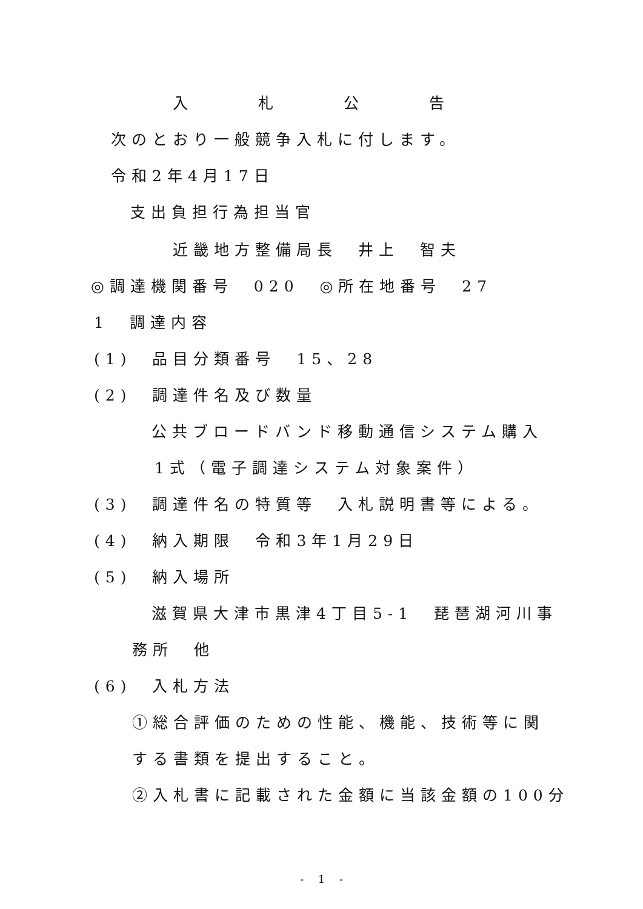入 札 公 告
次のとおり一般競争入札に付します。
令和2年4月17日
支出負担行為担当官
近畿地方整備局長　井上　智夫
◎調達機関番号　020　◎所在地番号　27
1　調達内容
(1)　品目分類番号　15、28
(2)　調達件名及び数量
公共ブロードバンド移動通信システム購入
1式（電子調達システム対象案件）
(3)　調達件名の特質等　入札説明書等による。
(4)　納入期限　令和3年1月29日
(5)　納入場所
滋賀県大津市黒津4丁目5-1　琵琶湖河川事
務所　他
(6)　入札方法
①総合評価のための性能、機能、技術等に関
する書類を提出すること。
②入札書に記載された金額に当該金額の100分
- 1 -